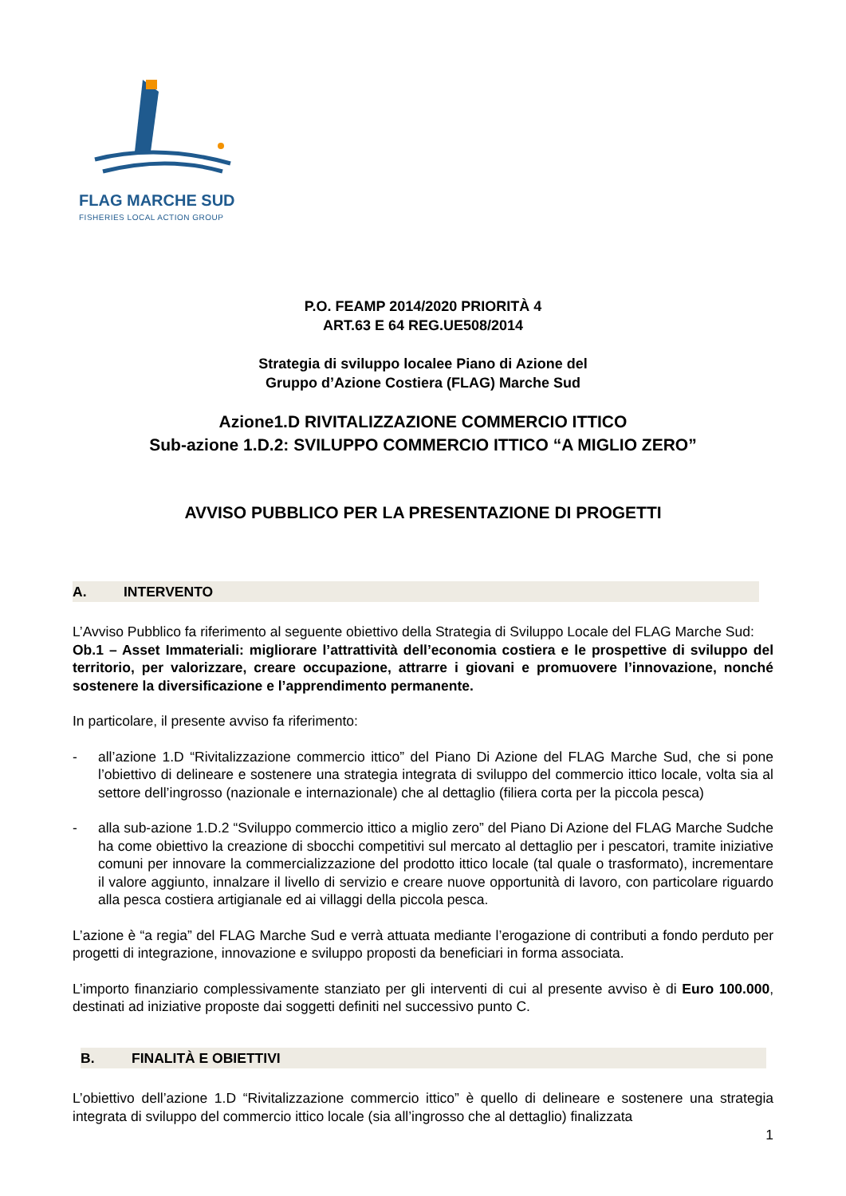FLAG MARCHE SUD
FISHERIES LOCAL ACTION GROUP
P.O. FEAMP 2014/2020 PRIORITÀ 4
ART.63 E 64 REG.UE508/2014
Strategia di sviluppo localee Piano di Azione del
Gruppo d’Azione Costiera (FLAG) Marche Sud
Azione1.D RIVITALIZZAZIONE COMMERCIO ITTICO
Sub-azione 1.D.2: SVILUPPO COMMERCIO ITTICO “A MIGLIO ZERO”
AVVISO PUBBLICO PER LA PRESENTAZIONE DI PROGETTI
A. INTERVENTO
L’Avviso Pubblico fa riferimento al seguente obiettivo della Strategia di Sviluppo Locale del FLAG Marche Sud:
Ob.1 – Asset Immateriali: migliorare l’attrattività dell’economia costiera e le prospettive di sviluppo del territorio, per valorizzare, creare occupazione, attrarre i giovani e promuovere l’innovazione, nonché sostenere la diversificazione e l’apprendimento permanente.
In particolare, il presente avviso fa riferimento:
- all’azione 1.D “Rivitalizzazione commercio ittico” del Piano Di Azione del FLAG Marche Sud, che si pone l’obiettivo di delineare e sostenere una strategia integrata di sviluppo del commercio ittico locale, volta sia al settore dell’ingrosso (nazionale e internazionale) che al dettaglio (filiera corta per la piccola pesca)
- alla sub-azione 1.D.2 “Sviluppo commercio ittico a miglio zero” del Piano Di Azione del FLAG Marche Sudche ha come obiettivo la creazione di sbocchi competitivi sul mercato al dettaglio per i pescatori, tramite iniziative comuni per innovare la commercializzazione del prodotto ittico locale (tal quale o trasformato), incrementare il valore aggiunto, innalzare il livello di servizio e creare nuove opportunità di lavoro, con particolare riguardo alla pesca costiera artigianale ed ai villaggi della piccola pesca.
L’azione è “a regia” del FLAG Marche Sud e verrà attuata mediante l’erogazione di contributi a fondo perduto per progetti di integrazione, innovazione e sviluppo proposti da beneficiari in forma associata.
L’importo finanziario complessivamente stanziato per gli interventi di cui al presente avviso è di Euro 100.000, destinati ad iniziative proposte dai soggetti definiti nel successivo punto C.
B. FINALITÀ E OBIETTIVI
L’obiettivo dell’azione 1.D “Rivitalizzazione commercio ittico” è quello di delineare e sostenere una strategia integrata di sviluppo del commercio ittico locale (sia all’ingrosso che al dettaglio) finalizzata
1